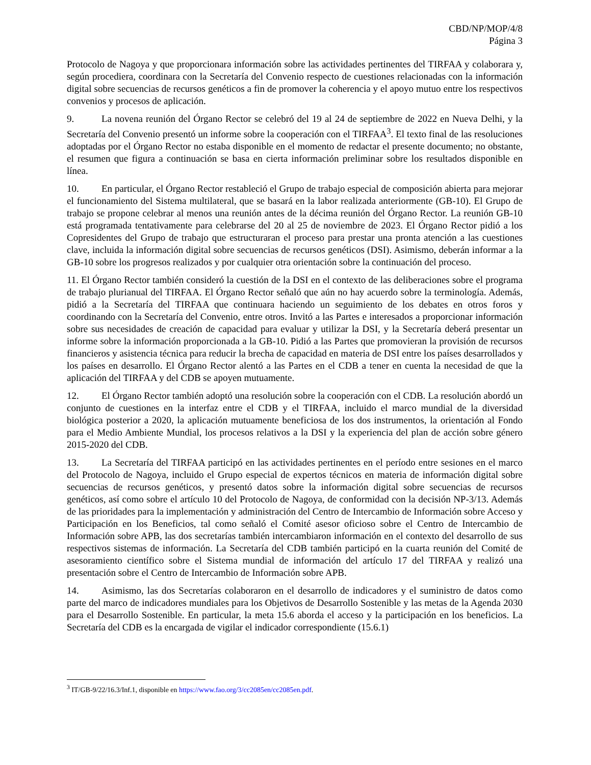CBD/NP/MOP/4/8
Página 3
Protocolo de Nagoya y que proporcionara información sobre las actividades pertinentes del TIRFAA y colaborara y, según procediera, coordinara con la Secretaría del Convenio respecto de cuestiones relacionadas con la información digital sobre secuencias de recursos genéticos a fin de promover la coherencia y el apoyo mutuo entre los respectivos convenios y procesos de aplicación.
9. La novena reunión del Órgano Rector se celebró del 19 al 24 de septiembre de 2022 en Nueva Delhi, y la Secretaría del Convenio presentó un informe sobre la cooperación con el TIRFAA<sup>3</sup>. El texto final de las resoluciones adoptadas por el Órgano Rector no estaba disponible en el momento de redactar el presente documento; no obstante, el resumen que figura a continuación se basa en cierta información preliminar sobre los resultados disponible en línea.
10. En particular, el Órgano Rector restableció el Grupo de trabajo especial de composición abierta para mejorar el funcionamiento del Sistema multilateral, que se basará en la labor realizada anteriormente (GB-10). El Grupo de trabajo se propone celebrar al menos una reunión antes de la décima reunión del Órgano Rector. La reunión GB-10 está programada tentativamente para celebrarse del 20 al 25 de noviembre de 2023. El Órgano Rector pidió a los Copresidentes del Grupo de trabajo que estructuraran el proceso para prestar una pronta atención a las cuestiones clave, incluida la información digital sobre secuencias de recursos genéticos (DSI). Asimismo, deberán informar a la GB-10 sobre los progresos realizados y por cualquier otra orientación sobre la continuación del proceso.
11. El Órgano Rector también consideró la cuestión de la DSI en el contexto de las deliberaciones sobre el programa de trabajo plurianual del TIRFAA. El Órgano Rector señaló que aún no hay acuerdo sobre la terminología. Además, pidió a la Secretaría del TIRFAA que continuara haciendo un seguimiento de los debates en otros foros y coordinando con la Secretaría del Convenio, entre otros. Invitó a las Partes e interesados a proporcionar información sobre sus necesidades de creación de capacidad para evaluar y utilizar la DSI, y la Secretaría deberá presentar un informe sobre la información proporcionada a la GB-10. Pidió a las Partes que promovieran la provisión de recursos financieros y asistencia técnica para reducir la brecha de capacidad en materia de DSI entre los países desarrollados y los países en desarrollo. El Órgano Rector alentó a las Partes en el CDB a tener en cuenta la necesidad de que la aplicación del TIRFAA y del CDB se apoyen mutuamente.
12. El Órgano Rector también adoptó una resolución sobre la cooperación con el CDB. La resolución abordó un conjunto de cuestiones en la interfaz entre el CDB y el TIRFAA, incluido el marco mundial de la diversidad biológica posterior a 2020, la aplicación mutuamente beneficiosa de los dos instrumentos, la orientación al Fondo para el Medio Ambiente Mundial, los procesos relativos a la DSI y la experiencia del plan de acción sobre género 2015-2020 del CDB.
13. La Secretaría del TIRFAA participó en las actividades pertinentes en el período entre sesiones en el marco del Protocolo de Nagoya, incluido el Grupo especial de expertos técnicos en materia de información digital sobre secuencias de recursos genéticos, y presentó datos sobre la información digital sobre secuencias de recursos genéticos, así como sobre el artículo 10 del Protocolo de Nagoya, de conformidad con la decisión NP-3/13. Además de las prioridades para la implementación y administración del Centro de Intercambio de Información sobre Acceso y Participación en los Beneficios, tal como señaló el Comité asesor oficioso sobre el Centro de Intercambio de Información sobre APB, las dos secretarías también intercambiaron información en el contexto del desarrollo de sus respectivos sistemas de información. La Secretaría del CDB también participó en la cuarta reunión del Comité de asesoramiento científico sobre el Sistema mundial de información del artículo 17 del TIRFAA y realizó una presentación sobre el Centro de Intercambio de Información sobre APB.
14. Asimismo, las dos Secretarías colaboraron en el desarrollo de indicadores y el suministro de datos como parte del marco de indicadores mundiales para los Objetivos de Desarrollo Sostenible y las metas de la Agenda 2030 para el Desarrollo Sostenible. En particular, la meta 15.6 aborda el acceso y la participación en los beneficios. La Secretaría del CDB es la encargada de vigilar el indicador correspondiente (15.6.1)
<sup>3</sup> IT/GB-9/22/16.3/Inf.1, disponible en https://www.fao.org/3/cc2085en/cc2085en.pdf.